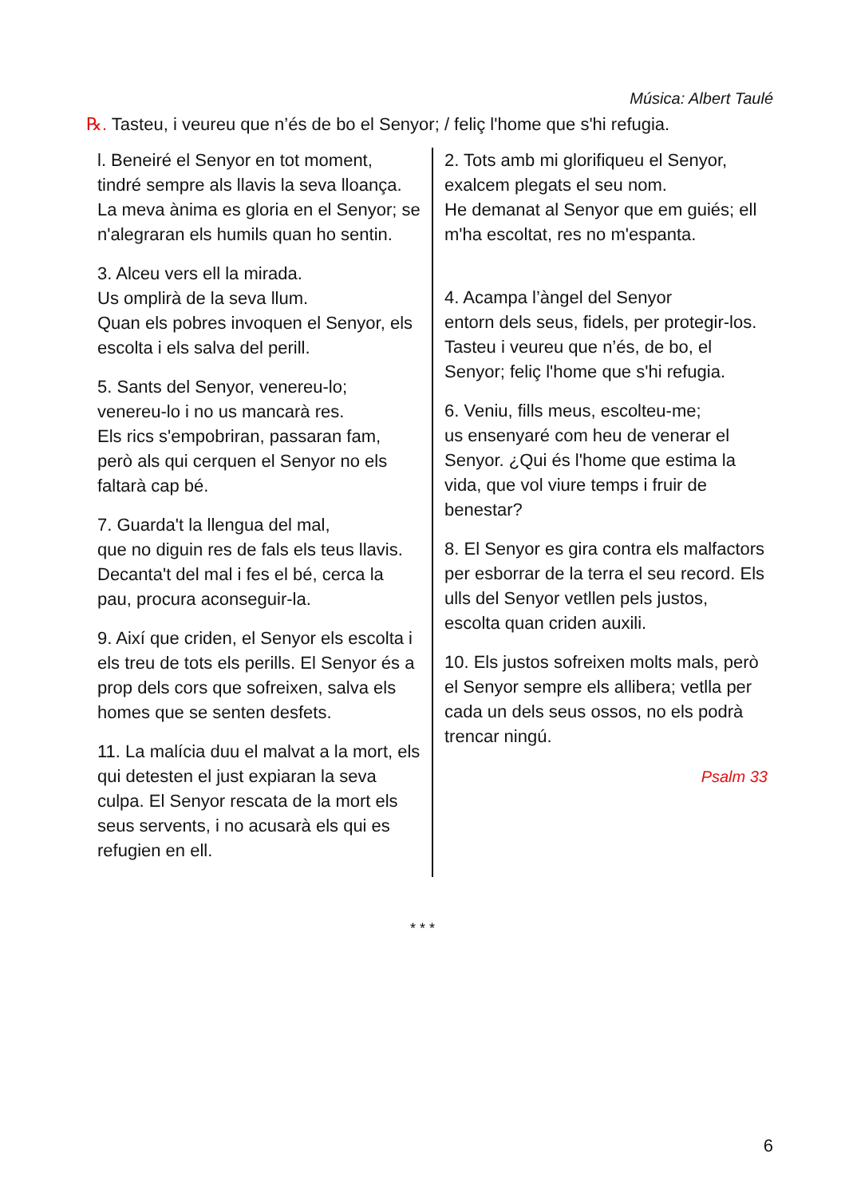Música: Albert Taulé
℞. Tasteu, i veureu que n’és de bo el Senyor; / feliç l'home que s'hi refugia.
l. Beneiré el Senyor en tot moment, tindré sempre als llavis la seva lloança. La meva ànima es gloria en el Senyor; se n'alegraran els humils quan ho sentin.
3. Alceu vers ell la mirada.
Us omplirà de la seva llum.
Quan els pobres invoquen el Senyor, els escolta i els salva del perill.
5. Sants del Senyor, venereu-lo; venereu-lo i no us mancarà res.
Els rics s'empobriran, passaran fam, però als qui cerquen el Senyor no els faltarà cap bé.
7. Guarda't la llengua del mal,
que no diguin res de fals els teus llavis. Decanta't del mal i fes el bé, cerca la pau, procura aconseguir-la.
9. Així que criden, el Senyor els escolta i els treu de tots els perills. El Senyor és a prop dels cors que sofreixen, salva els homes que se senten desfets.
11. La malícia duu el malvat a la mort, els qui detesten el just expiaran la seva culpa. El Senyor rescata de la mort els seus servents, i no acusarà els qui es refugien en ell.
2. Tots amb mi glorifiqueu el Senyor, exalcem plegats el seu nom.
He demanat al Senyor que em guiés; ell m'ha escoltat, res no m'espanta.
4. Acampa l’àngel del Senyor
entorn dels seus, fidels, per protegir-los. Tasteu i veureu que n’és, de bo, el Senyor; feliç l'home que s'hi refugia.
6. Veniu, fills meus, escolteu-me;
us ensenyaré com heu de venerar el Senyor. ¿Qui és l'home que estima la vida, que vol viure temps i fruir de benestar?
8. El Senyor es gira contra els malfactors per esborrar de la terra el seu record. Els ulls del Senyor vetllen pels justos, escolta quan criden auxili.
10. Els justos sofreixen molts mals, però el Senyor sempre els allibera; vetlla per cada un dels seus ossos, no els podrà trencar ningú.
Psalm 33
* * *
6